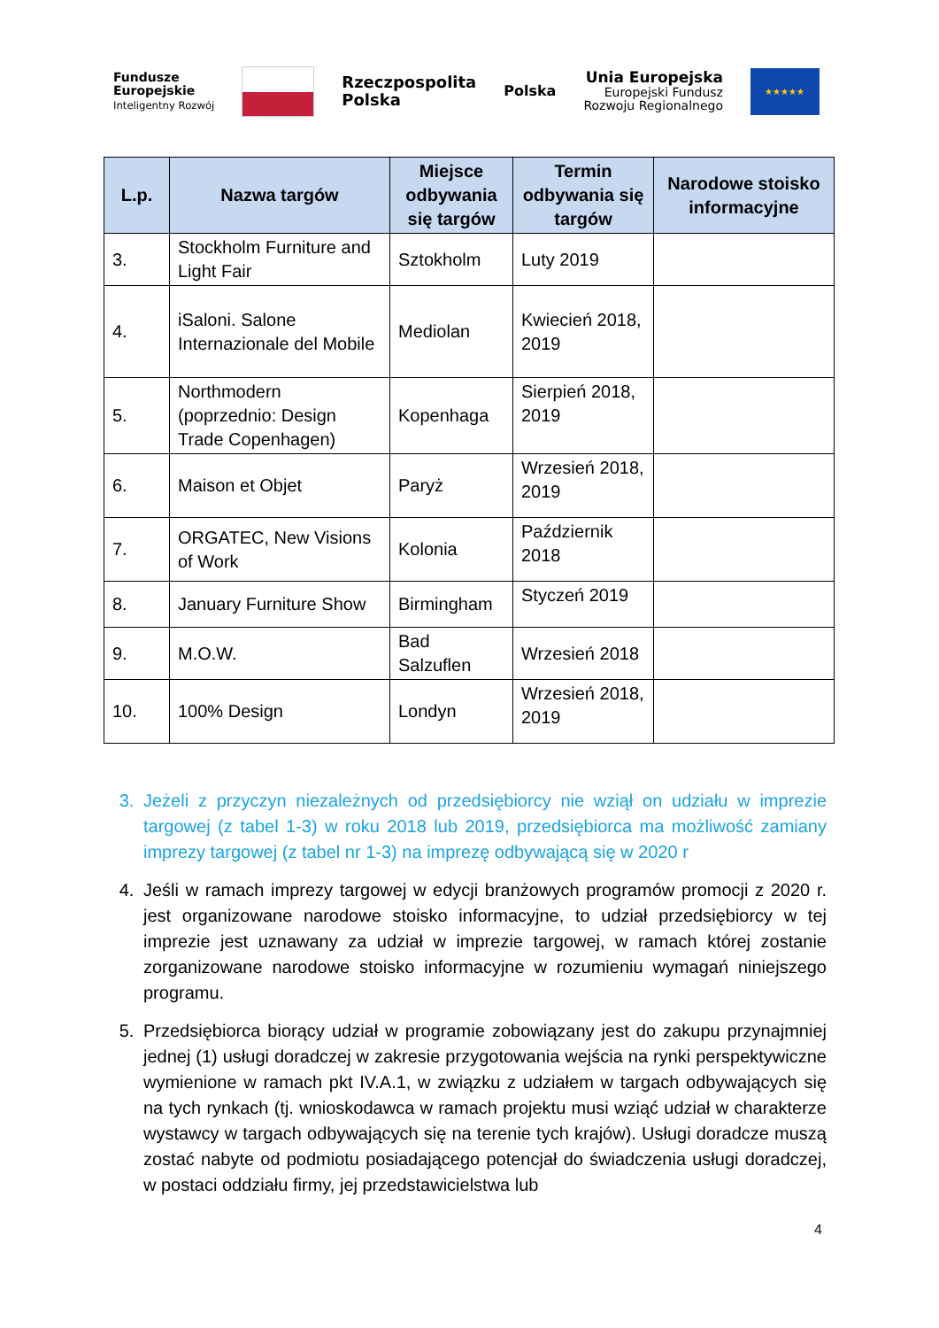Fundusze
Europejskie
Inteligentny Rozwój
Rzeczpospolita
Polska
Polska
Unia Europejska
Europejski Fundusz
Rozwoju Regionalnego
★★★★★
| L.p. | Nazwa targów | Miejsce odbywania się targów | Termin odbywania się targów | Narodowe stoisko informacyjne |
| --- | --- | --- | --- | --- |
| 3. | Stockholm Furniture and Light Fair | Sztokholm | Luty 2019 | |
| 4. | iSaloni. Salone Internazionale del Mobile | Mediolan | Kwiecień 2018, 2019 | |
| 5. | Northmodern (poprzednio: Design Trade Copenhagen) | Kopenhaga | Sierpień 2018, 2019 | |
| 6. | Maison et Objet | Paryż | Wrzesień 2018, 2019 | |
| 7. | ORGATEC, New Visions of Work | Kolonia | Październik 2018 | |
| 8. | January Furniture Show | Birmingham | Styczeń 2019 | |
| 9. | M.O.W. | Bad Salzuflen | Wrzesień 2018 | |
| 10. | 100% Design | Londyn | Wrzesień 2018, 2019 | |
3. Jeżeli z przyczyn niezależnych od przedsiębiorcy nie wziął on udziału w imprezie targowej (z tabel 1-3) w roku 2018 lub 2019, przedsiębiorca ma możliwość zamiany imprezy targowej (z tabel nr 1-3) na imprezę odbywającą się w 2020 r
4. Jeśli w ramach imprezy targowej w edycji branżowych programów promocji z 2020 r. jest organizowane narodowe stoisko informacyjne, to udział przedsiębiorcy w tej imprezie jest uznawany za udział w imprezie targowej, w ramach której zostanie zorganizowane narodowe stoisko informacyjne w rozumieniu wymagań niniejszego programu.
5. Przedsiębiorca biorący udział w programie zobowiązany jest do zakupu przynajmniej jednej (1) usługi doradczej w zakresie przygotowania wejścia na rynki perspektywiczne wymienione w ramach pkt IV.A.1, w związku z udziałem w targach odbywających się na tych rynkach (tj. wnioskodawca w ramach projektu musi wziąć udział w charakterze wystawcy w targach odbywających się na terenie tych krajów). Usługi doradcze muszą zostać nabyte od podmiotu posiadającego potencjał do świadczenia usługi doradczej, w postaci oddziału firmy, jej przedstawicielstwa lub
4